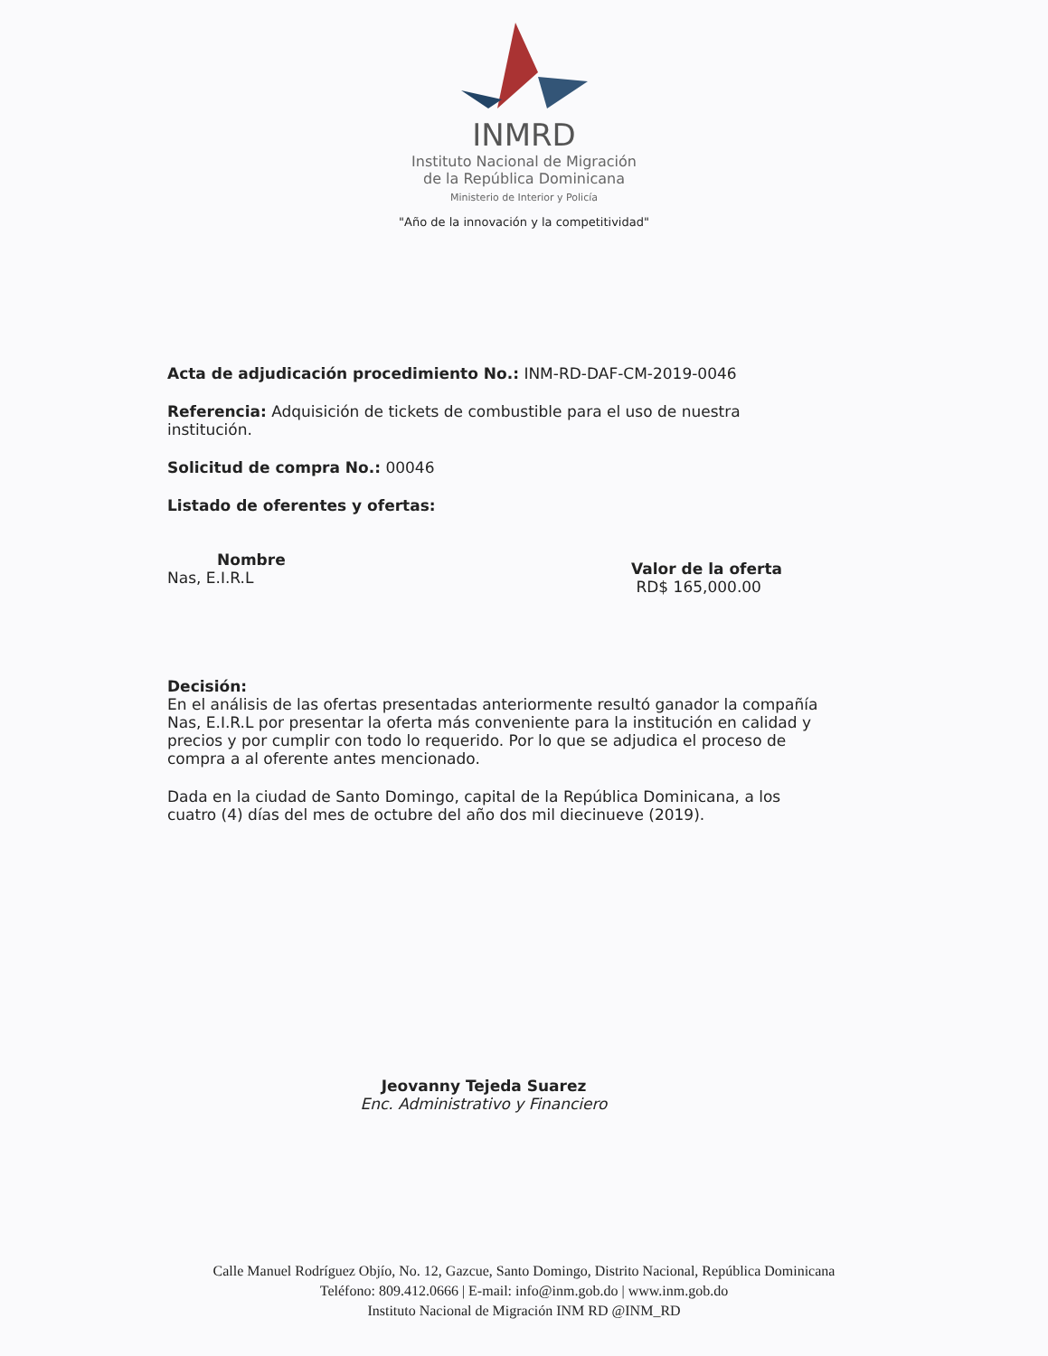INMRD
Instituto Nacional de Migración
de la República Dominicana
Ministerio de Interior y Policía
"Año de la innovación y la competitividad"
Acta de adjudicación procedimiento No.: INM-RD-DAF-CM-2019-0046
Referencia: Adquisición de tickets de combustible para el uso de nuestra institución.
Solicitud de compra No.: 00046
Listado de oferentes y ofertas:
Nombre
Nas, E.I.R.L
Valor de la oferta
RD$ 165,000.00
Decisión:
En el análisis de las ofertas presentadas anteriormente resultó ganador la compañía Nas, E.I.R.L por presentar la oferta más conveniente para la institución en calidad y precios y por cumplir con todo lo requerido. Por lo que se adjudica el proceso de compra a al oferente antes mencionado.
Dada en la ciudad de Santo Domingo, capital de la República Dominicana, a los cuatro (4) días del mes de octubre del año dos mil diecinueve (2019).
Jeovanny Tejeda Suarez
Enc. Administrativo y Financiero
Calle Manuel Rodríguez Objío, No. 12, Gazcue, Santo Domingo, Distrito Nacional, República Dominicana
Teléfono: 809.412.0666 | E-mail: info@inm.gob.do | www.inm.gob.do
Instituto Nacional de Migración INM RD @INM_RD